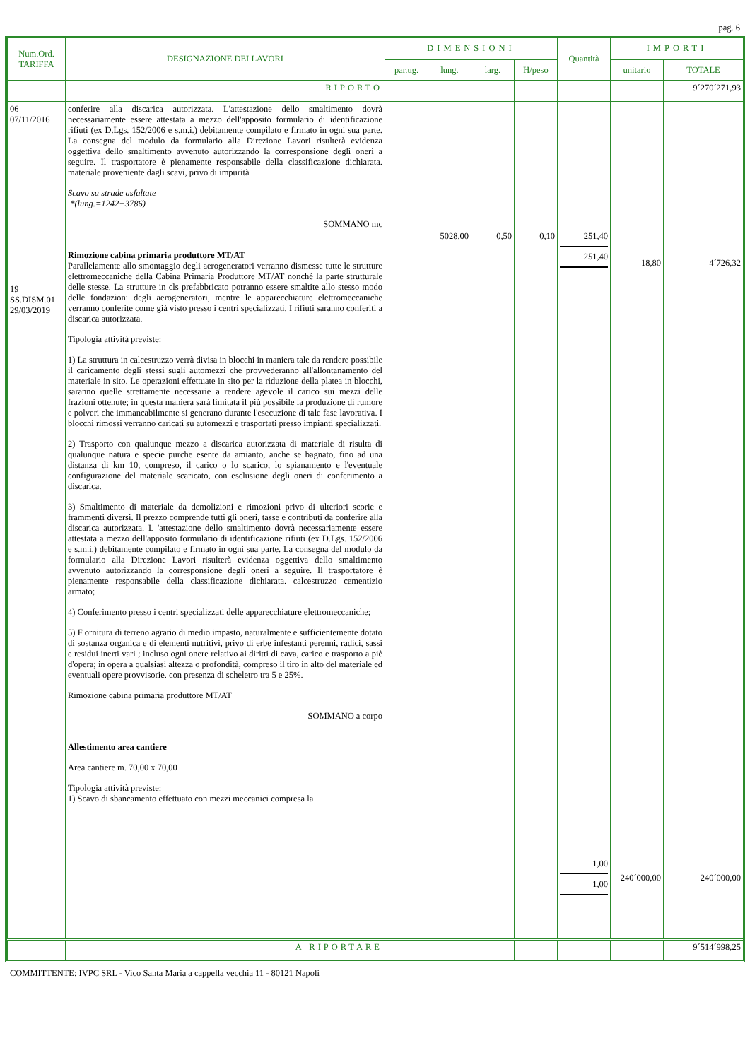pag. 6
| Num.Ord. TARIFFA | DESIGNAZIONE DEI LAVORI | DIMENSIONI | | | | Quantità | IMPORTI | |
| --- | --- | --- | --- | --- | --- | --- | --- | --- |
| | | par.ug. | lung. | larg. | H/peso | | unitario | TOTALE |
| | RIPORTO | | | | | | | 9´270´271,93 |
| 06 07/11/2016 19 SS.DISM.01 29/03/2019 | conferire alla discarica autorizzata. L'attestazione dello smaltimento dovrà necessariamente essere attestata a mezzo dell'apposito formulario di identificazione rifiuti (ex D.Lgs. 152/2006 e s.m.i.) debitamente compilato e firmato in ogni sua parte. La consegna del modulo da formulario alla Direzione Lavori risulterà evidenza oggettiva dello smaltimento avvenuto autorizzando la corresponsione degli oneri a seguire. Il trasportatore è pienamente responsabile della classificazione dichiarata. materiale proveniente dagli scavi, privo di impurità Scavo su strade asfaltate *(lung.=1242+3786) SOMMANO mc Rimozione cabina primaria produttore MT/AT Parallelamente allo smontaggio degli aerogeneratori verranno dismesse tutte le strutture elettromeccaniche della Cabina Primaria Produttore MT/AT nonché la parte strutturale delle stesse. La strutture in cls prefabbricato potranno essere smaltite allo stesso modo delle fondazioni degli aerogeneratori, mentre le apparecchiature elettromeccaniche verranno conferite come già visto presso i centri specializzati. I rifiuti saranno conferiti a discarica autorizzata. Tipologia attività previste: 1) La struttura in calcestruzzo verrà divisa in blocchi in maniera tale da rendere possibile il caricamento degli stessi sugli automezzi che provvederanno all'allontanamento del materiale in sito. Le operazioni effettuate in sito per la riduzione della platea in blocchi, saranno quelle strettamente necessarie a rendere agevole il carico sui mezzi delle frazioni ottenute; in questa maniera sarà limitata il più possibile la produzione di rumore e polveri che immancabilmente si generano durante l'esecuzione di tale fase lavorativa. I blocchi rimossi verranno caricati su automezzi e trasportati presso impianti specializzati. 2) Trasporto con qualunque mezzo a discarica autorizzata di materiale di risulta di qualunque natura e specie purche esente da amianto, anche se bagnato, fino ad una distanza di km 10, compreso, il carico o lo scarico, lo spianamento e l'eventuale configurazione del materiale scaricato, con esclusione degli oneri di conferimento a discarica. 3) Smaltimento di materiale da demolizioni e rimozioni privo di ulteriori scorie e frammenti diversi. Il prezzo comprende tutti gli oneri, tasse e contributi da conferire alla discarica autorizzata. L 'attestazione dello smaltimento dovrà necessariamente essere attestata a mezzo dell'apposito formulario di identificazione rifiuti (ex D.Lgs. 152/2006 e s.m.i.) debitamente compilato e firmato in ogni sua parte. La consegna del modulo da formulario alla Direzione Lavori risulterà evidenza oggettiva dello smaltimento avvenuto autorizzando la corresponsione degli oneri a seguire. Il trasportatore è pienamente responsabile della classificazione dichiarata. calcestruzzo cementizio armato; 4) Conferimento presso i centri specializzati delle apparecchiature elettromeccaniche; 5) F ornitura di terreno agrario di medio impasto, naturalmente e sufficientemente dotato di sostanza organica e di elementi nutritivi, privo di erbe infestanti perenni, radici, sassi e residui inerti vari ; incluso ogni onere relativo ai diritti di cava, carico e trasporto a piè d'opera; in opera a qualsiasi altezza o profondità, compreso il tiro in alto del materiale ed eventuali opere provvisorie. con presenza di scheletro tra 5 e 25%. Rimozione cabina primaria produttore MT/AT SOMMANO a corpo Allestimento area cantiere Area cantiere m. 70,00 x 70,00 Tipologia attività previste: 1) Scavo di sbancamento effettuato con mezzi meccanici compresa la | | 5028,00 | 0,50 | 0,10 | 251,40 251,40 1,00 1,00 | 18,80 240´000,00 | 4´726,32 240´000,00 |
| | A RIPORTARE | | | | | | | 9´514´998,25 |
COMMITTENTE: IVPC SRL - Vico Santa Maria a cappella vecchia 11 - 80121 Napoli